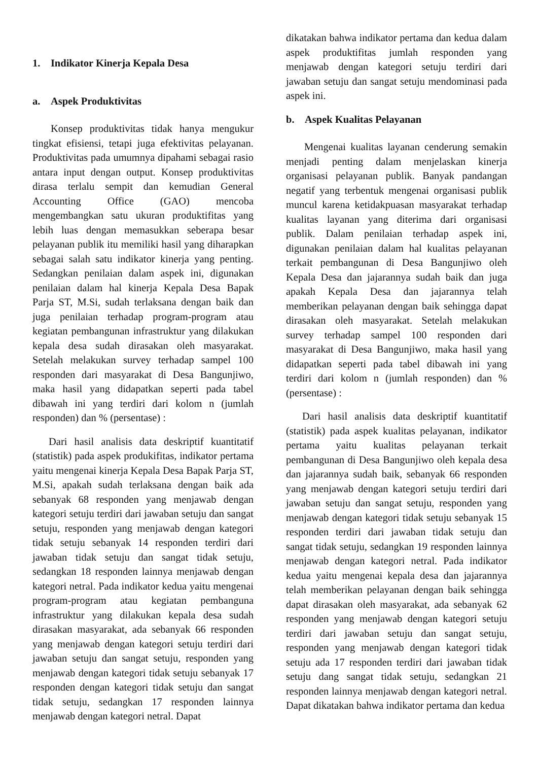1. Indikator Kinerja Kepala Desa
a. Aspek Produktivitas
Konsep produktivitas tidak hanya mengukur tingkat efisiensi, tetapi juga efektivitas pelayanan. Produktivitas pada umumnya dipahami sebagai rasio antara input dengan output. Konsep produktivitas dirasa terlalu sempit dan kemudian General Accounting Office (GAO) mencoba mengembangkan satu ukuran produktifitas yang lebih luas dengan memasukkan seberapa besar pelayanan publik itu memiliki hasil yang diharapkan sebagai salah satu indikator kinerja yang penting. Sedangkan penilaian dalam aspek ini, digunakan penilaian dalam hal kinerja Kepala Desa Bapak Parja ST, M.Si, sudah terlaksana dengan baik dan juga penilaian terhadap program-program atau kegiatan pembangunan infrastruktur yang dilakukan kepala desa sudah dirasakan oleh masyarakat. Setelah melakukan survey terhadap sampel 100 responden dari masyarakat di Desa Bangunjiwo, maka hasil yang didapatkan seperti pada tabel dibawah ini yang terdiri dari kolom n (jumlah responden) dan % (persentase) :
Dari hasil analisis data deskriptif kuantitatif (statistik) pada aspek produkifitas, indikator pertama yaitu mengenai kinerja Kepala Desa Bapak Parja ST, M.Si, apakah sudah terlaksana dengan baik ada sebanyak 68 responden yang menjawab dengan kategori setuju terdiri dari jawaban setuju dan sangat setuju, responden yang menjawab dengan kategori tidak setuju sebanyak 14 responden terdiri dari jawaban tidak setuju dan sangat tidak setuju, sedangkan 18 responden lainnya menjawab dengan kategori netral. Pada indikator kedua yaitu mengenai program-program atau kegiatan pembanguna infrastruktur yang dilakukan kepala desa sudah dirasakan masyarakat, ada sebanyak 66 responden yang menjawab dengan kategori setuju terdiri dari jawaban setuju dan sangat setuju, responden yang menjawab dengan kategori tidak setuju sebanyak 17 responden dengan kategori tidak setuju dan sangat tidak setuju, sedangkan 17 responden lainnya menjawab dengan kategori netral. Dapat
dikatakan bahwa indikator pertama dan kedua dalam aspek produktifitas jumlah responden yang menjawab dengan kategori setuju terdiri dari jawaban setuju dan sangat setuju mendominasi pada aspek ini.
b. Aspek Kualitas Pelayanan
Mengenai kualitas layanan cenderung semakin menjadi penting dalam menjelaskan kinerja organisasi pelayanan publik. Banyak pandangan negatif yang terbentuk mengenai organisasi publik muncul karena ketidakpuasan masyarakat terhadap kualitas layanan yang diterima dari organisasi publik. Dalam penilaian terhadap aspek ini, digunakan penilaian dalam hal kualitas pelayanan terkait pembangunan di Desa Bangunjiwo oleh Kepala Desa dan jajarannya sudah baik dan juga apakah Kepala Desa dan jajarannya telah memberikan pelayanan dengan baik sehingga dapat dirasakan oleh masyarakat. Setelah melakukan survey terhadap sampel 100 responden dari masyarakat di Desa Bangunjiwo, maka hasil yang didapatkan seperti pada tabel dibawah ini yang terdiri dari kolom n (jumlah responden) dan % (persentase) :
Dari hasil analisis data deskriptif kuantitatif (statistik) pada aspek kualitas pelayanan, indikator pertama yaitu kualitas pelayanan terkait pembangunan di Desa Bangunjiwo oleh kepala desa dan jajarannya sudah baik, sebanyak 66 responden yang menjawab dengan kategori setuju terdiri dari jawaban setuju dan sangat setuju, responden yang menjawab dengan kategori tidak setuju sebanyak 15 responden terdiri dari jawaban tidak setuju dan sangat tidak setuju, sedangkan 19 responden lainnya menjawab dengan kategori netral. Pada indikator kedua yaitu mengenai kepala desa dan jajarannya telah memberikan pelayanan dengan baik sehingga dapat dirasakan oleh masyarakat, ada sebanyak 62 responden yang menjawab dengan kategori setuju terdiri dari jawaban setuju dan sangat setuju, responden yang menjawab dengan kategori tidak setuju ada 17 responden terdiri dari jawaban tidak setuju dang sangat tidak setuju, sedangkan 21 responden lainnya menjawab dengan kategori netral. Dapat dikatakan bahwa indikator pertama dan kedua